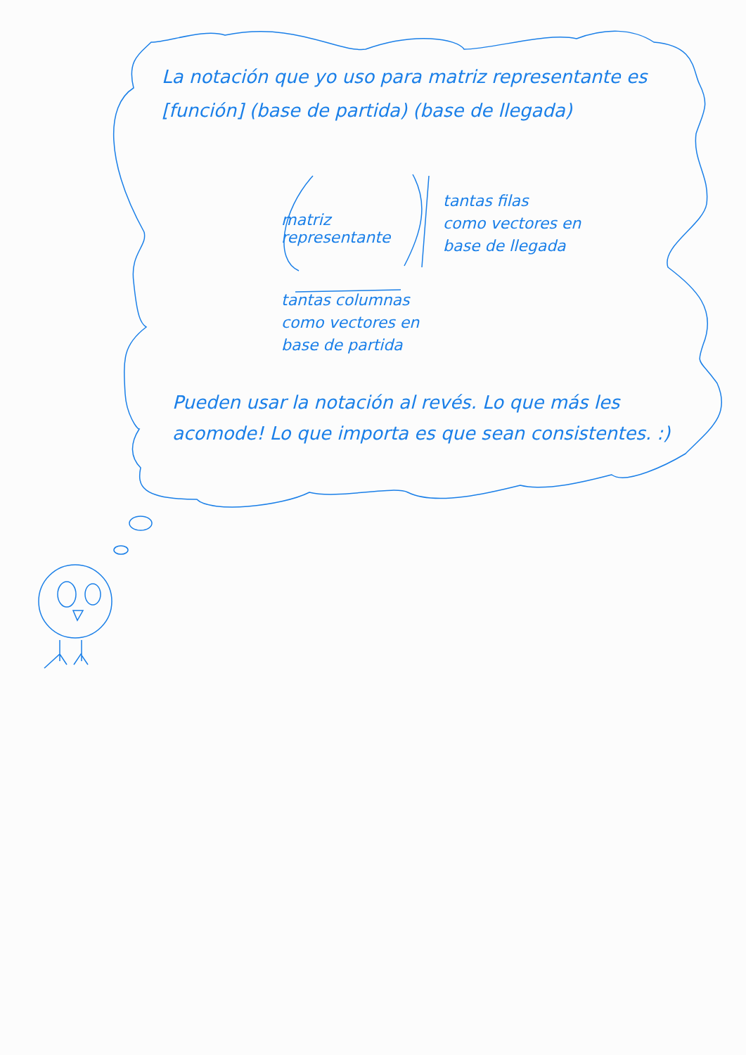La notación que yo uso para matriz representante es [función] (base de partida) (base de llegada)
matriz representante
tantas filas
como vectores en
base de llegada
tantas columnas
como vectores en
base de partida
Pueden usar la notación al revés. Lo que más les acomode! Lo que importa es que sean consistentes. :)